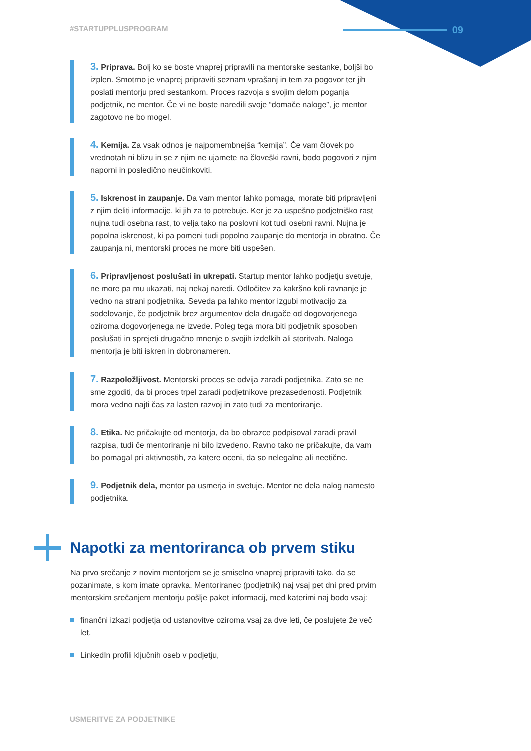#STARTUPPLUSPROGRAM 09
3. Priprava. Bolj ko se boste vnaprej pripravili na mentorske sestanke, boljši bo izplen. Smotrno je vnaprej pripraviti seznam vprašanj in tem za pogovor ter jih poslati mentorju pred sestankom. Proces razvoja s svojim delom poganja podjetnik, ne mentor. Če vi ne boste naredili svoje “domače naloge”, je mentor zagotovo ne bo mogel.
4. Kemija. Za vsak odnos je najpomembnejša “kemija”. Če vam človek po vrednotah ni blizu in se z njim ne ujamete na človeški ravni, bodo pogovori z njim naporni in posledično neučinkoviti.
5. Iskrenost in zaupanje. Da vam mentor lahko pomaga, morate biti pripravljeni z njim deliti informacije, ki jih za to potrebuje. Ker je za uspešno podjetniško rast nujna tudi osebna rast, to velja tako na poslovni kot tudi osebni ravni. Nujna je popolna iskrenost, ki pa pomeni tudi popolno zaupanje do mentorja in obratno. Če zaupanja ni, mentorski proces ne more biti uspešen.
6. Pripravljenost poslušati in ukrepati. Startup mentor lahko podjetju svetuje, ne more pa mu ukazati, naj nekaj naredi. Odločitev za kakršno koli ravnanje je vedno na strani podjetnika. Seveda pa lahko mentor izgubi motivacijo za sodelovanje, če podjetnik brez argumentov dela drugače od dogovorjenega oziroma dogovorjenega ne izvede. Poleg tega mora biti podjetnik sposoben poslušati in sprejeti drugačno mnenje o svojih izdelkih ali storitvah. Naloga mentorja je biti iskren in dobronameren.
7. Razpoložljivost. Mentorski proces se odvija zaradi podjetnika. Zato se ne sme zgoditi, da bi proces trpel zaradi podjetnikove prezasedenosti. Podjetnik mora vedno najti čas za lasten razvoj in zato tudi za mentoriranje.
8. Etika. Ne pričakujte od mentorja, da bo obrazce podpisoval zaradi pravil razpisa, tudi če mentoriranje ni bilo izvedeno. Ravno tako ne pričakujte, da vam bo pomagal pri aktivnostih, za katere oceni, da so nelegalne ali neetične.
9. Podjetnik dela, mentor pa usmerja in svetuje. Mentor ne dela nalog namesto podjetnika.
Napotki za mentoriranca ob prvem stiku
Na prvo srečanje z novim mentorjem se je smiselno vnaprej pripraviti tako, da se pozanimate, s kom imate opravka. Mentoriranec (podjetnik) naj vsaj pet dni pred prvim mentorskim srečanjem mentorju pošlje paket informacij, med katerimi naj bodo vsaj:
finančni izkazi podjetja od ustanovitve oziroma vsaj za dve leti, če poslujete že več let,
LinkedIn profili ključnih oseb v podjetju,
USMERITVE ZA PODJETNIKE